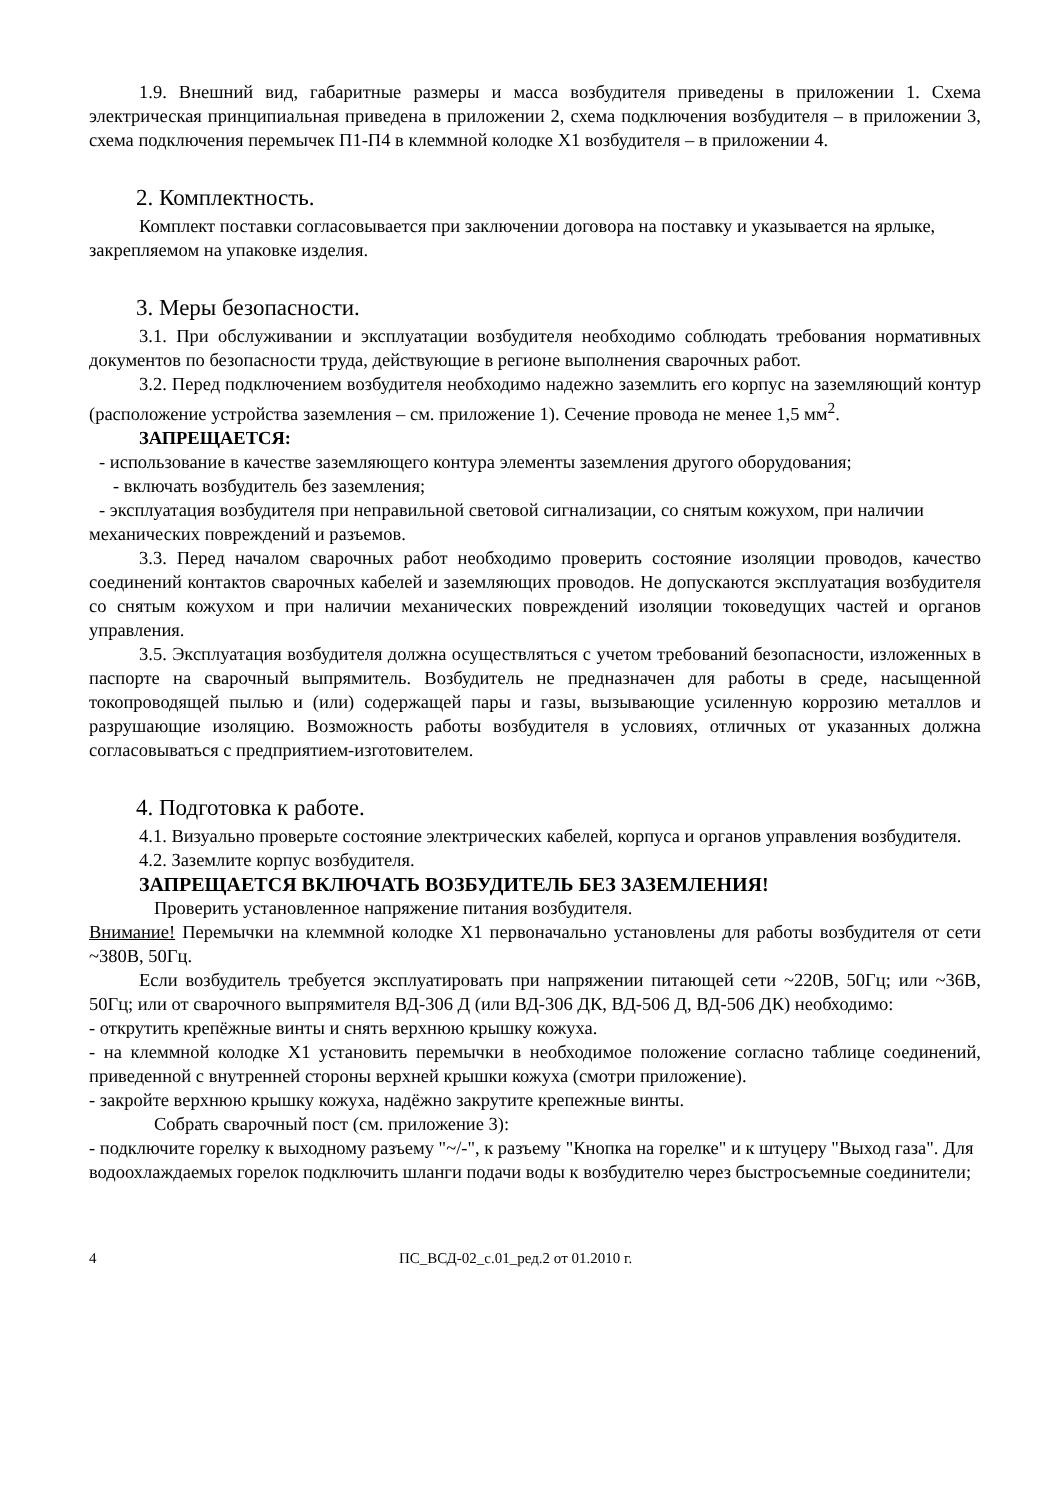1.9. Внешний вид, габаритные размеры и масса возбудителя приведены в приложении 1. Схема электрическая принципиальная приведена в приложении 2, схема подключения возбудителя – в приложении 3, схема подключения перемычек П1-П4 в клеммной колодке Х1 возбудителя – в приложении 4.
2. Комплектность.
Комплект поставки согласовывается при заключении договора на поставку и указывается на ярлыке, закрепляемом на упаковке изделия.
3. Меры безопасности.
3.1. При обслуживании и эксплуатации возбудителя необходимо соблюдать требования нормативных документов по безопасности труда, действующие в регионе выполнения сварочных работ.
3.2. Перед подключением возбудителя необходимо надежно заземлить его корпус на заземляющий контур (расположение устройства заземления – см. приложение 1). Сечение провода не менее 1,5 мм<sup>2</sup>.
ЗАПРЕЩАЕТСЯ:
- использование в качестве заземляющего контура элементы заземления другого оборудования;
- включать возбудитель без заземления;
- эксплуатация возбудителя при неправильной световой сигнализации, со снятым кожухом, при наличии механических повреждений и разъемов.
3.3. Перед началом сварочных работ необходимо проверить состояние изоляции проводов, качество соединений контактов сварочных кабелей и заземляющих проводов. Не допускаются эксплуатация возбудителя со снятым кожухом и при наличии механических повреждений изоляции токоведущих частей и органов управления.
3.5. Эксплуатация возбудителя должна осуществляться с учетом требований безопасности, изложенных в паспорте на сварочный выпрямитель. Возбудитель не предназначен для работы в среде, насыщенной токопроводящей пылью и (или) содержащей пары и газы, вызывающие усиленную коррозию металлов и разрушающие изоляцию. Возможность работы возбудителя в условиях, отличных от указанных должна согласовываться с предприятием-изготовителем.
4. Подготовка к работе.
4.1. Визуально проверьте состояние электрических кабелей, корпуса и органов управления возбудителя.
4.2. Заземлите корпус возбудителя.
ЗАПРЕЩАЕТСЯ ВКЛЮЧАТЬ ВОЗБУДИТЕЛЬ БЕЗ ЗАЗЕМЛЕНИЯ!
Проверить установленное напряжение питания возбудителя.
Внимание! Перемычки на клеммной колодке Х1 первоначально установлены для работы возбудителя от сети ~380В, 50Гц.
Если возбудитель требуется эксплуатировать при напряжении питающей сети ~220В, 50Гц; или ~36В, 50Гц; или от сварочного выпрямителя ВД-306 Д (или ВД-306 ДК, ВД-506 Д, ВД-506 ДК) необходимо:
- открутить крепёжные винты и снять верхнюю крышку кожуха.
- на клеммной колодке Х1 установить перемычки в необходимое положение согласно таблице соединений, приведенной с внутренней стороны верхней крышки кожуха (смотри приложение).
- закройте верхнюю крышку кожуха, надёжно закрутите крепежные винты.
Собрать сварочный пост (см. приложение 3):
- подключите горелку к выходному разъему "~/-", к разъему "Кнопка на горелке" и к штуцеру "Выход газа". Для водоохлаждаемых горелок подключить шланги подачи воды к возбудителю через быстросъемные соединители;
4 ПС_ВСД-02_с.01_ред.2 от 01.2010 г.